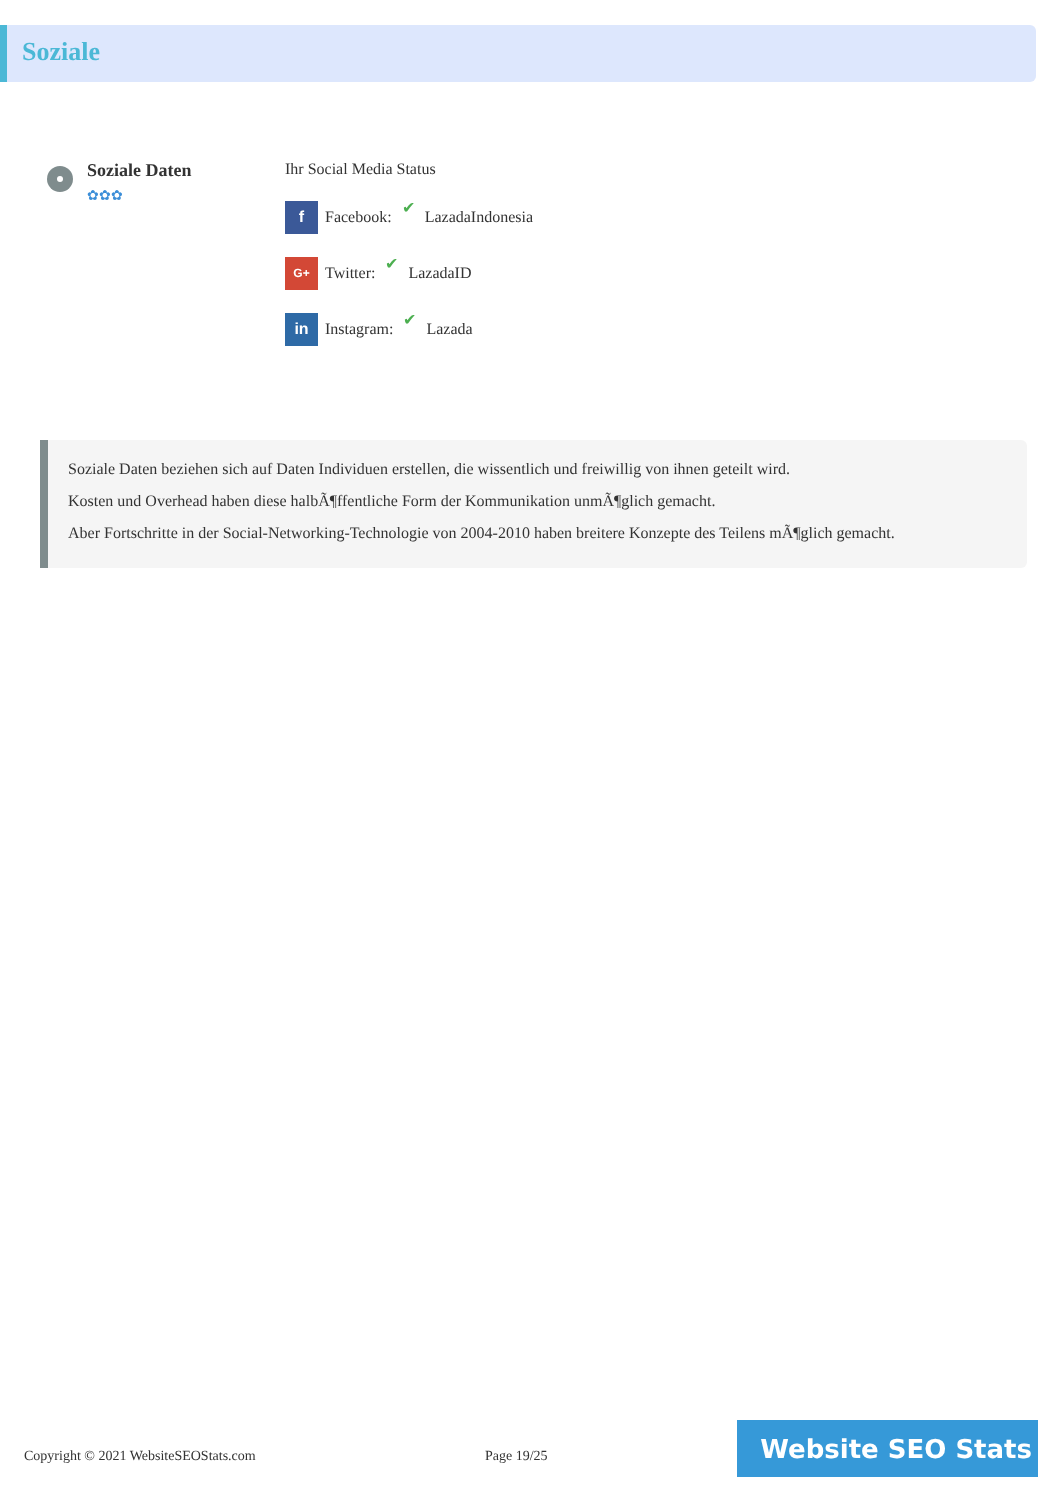Soziale
Soziale Daten
✿✿✿
Ihr Social Media Status
f Facebook: ✔ LazadaIndonesia
G+ Twitter: ✔ LazadaID
in Instagram: ✔ Lazada
Soziale Daten beziehen sich auf Daten Individuen erstellen, die wissentlich und freiwillig von ihnen geteilt wird.
Kosten und Overhead haben diese halbÃ¶ffentliche Form der Kommunikation unmÃ¶glich gemacht.
Aber Fortschritte in der Social-Networking-Technologie von 2004-2010 haben breitere Konzepte des Teilens mÃ¶glich gemacht.
Copyright © 2021 WebsiteSEOStats.com
Page 19/25
Website SEO Stats